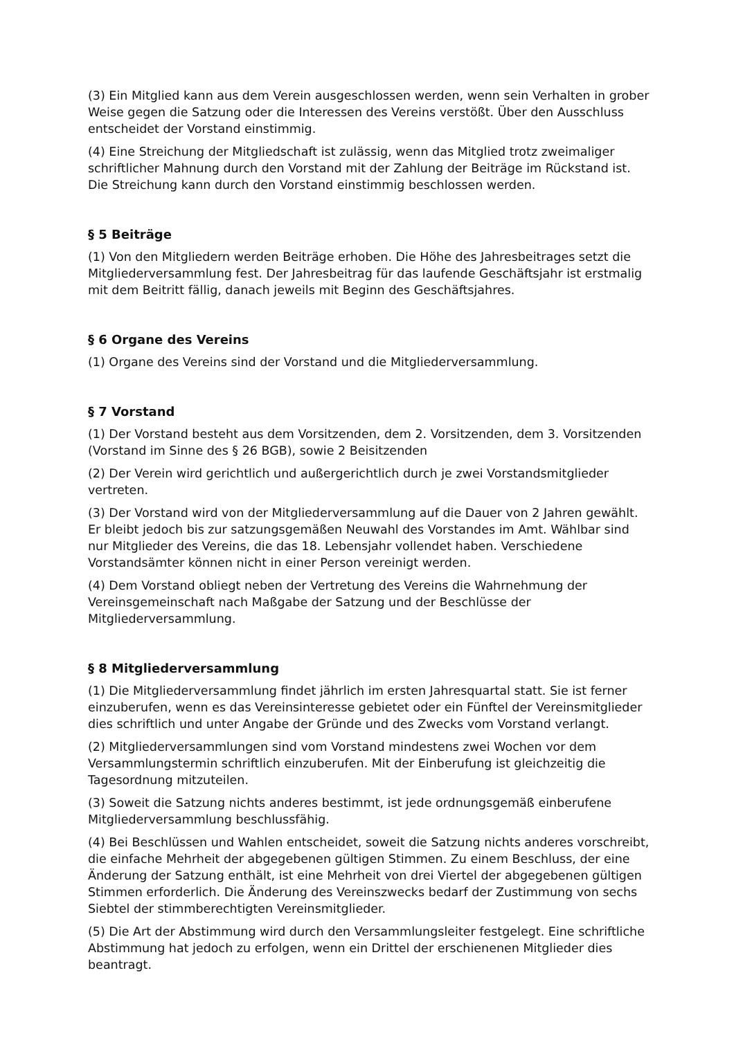(3) Ein Mitglied kann aus dem Verein ausgeschlossen werden, wenn sein Verhalten in grober Weise gegen die Satzung oder die Interessen des Vereins verstößt. Über den Ausschluss entscheidet der Vorstand einstimmig.
(4) Eine Streichung der Mitgliedschaft ist zulässig, wenn das Mitglied trotz zweimaliger schriftlicher Mahnung durch den Vorstand mit der Zahlung der Beiträge im Rückstand ist. Die Streichung kann durch den Vorstand einstimmig beschlossen werden.
§ 5 Beiträge
(1) Von den Mitgliedern werden Beiträge erhoben. Die Höhe des Jahresbeitrages setzt die Mitgliederversammlung fest. Der Jahresbeitrag für das laufende Geschäftsjahr ist erstmalig mit dem Beitritt fällig, danach jeweils mit Beginn des Geschäftsjahres.
§ 6 Organe des Vereins
(1) Organe des Vereins sind der Vorstand und die Mitgliederversammlung.
§ 7 Vorstand
(1) Der Vorstand besteht aus dem Vorsitzenden, dem 2. Vorsitzenden, dem 3. Vorsitzenden (Vorstand im Sinne des § 26 BGB), sowie 2 Beisitzenden
(2) Der Verein wird gerichtlich und außergerichtlich durch je zwei Vorstandsmitglieder vertreten.
(3) Der Vorstand wird von der Mitgliederversammlung auf die Dauer von 2 Jahren gewählt. Er bleibt jedoch bis zur satzungsgemäßen Neuwahl des Vorstandes im Amt. Wählbar sind nur Mitglieder des Vereins, die das 18. Lebensjahr vollendet haben. Verschiedene Vorstandsämter können nicht in einer Person vereinigt werden.
(4) Dem Vorstand obliegt neben der Vertretung des Vereins die Wahrnehmung der Vereinsgemeinschaft nach Maßgabe der Satzung und der Beschlüsse der Mitgliederversammlung.
§ 8 Mitgliederversammlung
(1) Die Mitgliederversammlung findet jährlich im ersten Jahresquartal statt. Sie ist ferner einzuberufen, wenn es das Vereinsinteresse gebietet oder ein Fünftel der Vereinsmitglieder dies schriftlich und unter Angabe der Gründe und des Zwecks vom Vorstand verlangt.
(2) Mitgliederversammlungen sind vom Vorstand mindestens zwei Wochen vor dem Versammlungstermin schriftlich einzuberufen. Mit der Einberufung ist gleichzeitig die Tagesordnung mitzuteilen.
(3) Soweit die Satzung nichts anderes bestimmt, ist jede ordnungsgemäß einberufene Mitgliederversammlung beschlussfähig.
(4) Bei Beschlüssen und Wahlen entscheidet, soweit die Satzung nichts anderes vorschreibt, die einfache Mehrheit der abgegebenen gültigen Stimmen. Zu einem Beschluss, der eine Änderung der Satzung enthält, ist eine Mehrheit von drei Viertel der abgegebenen gültigen Stimmen erforderlich. Die Änderung des Vereinszwecks bedarf der Zustimmung von sechs Siebtel der stimmberechtigten Vereinsmitglieder.
(5) Die Art der Abstimmung wird durch den Versammlungsleiter festgelegt. Eine schriftliche Abstimmung hat jedoch zu erfolgen, wenn ein Drittel der erschienenen Mitglieder dies beantragt.